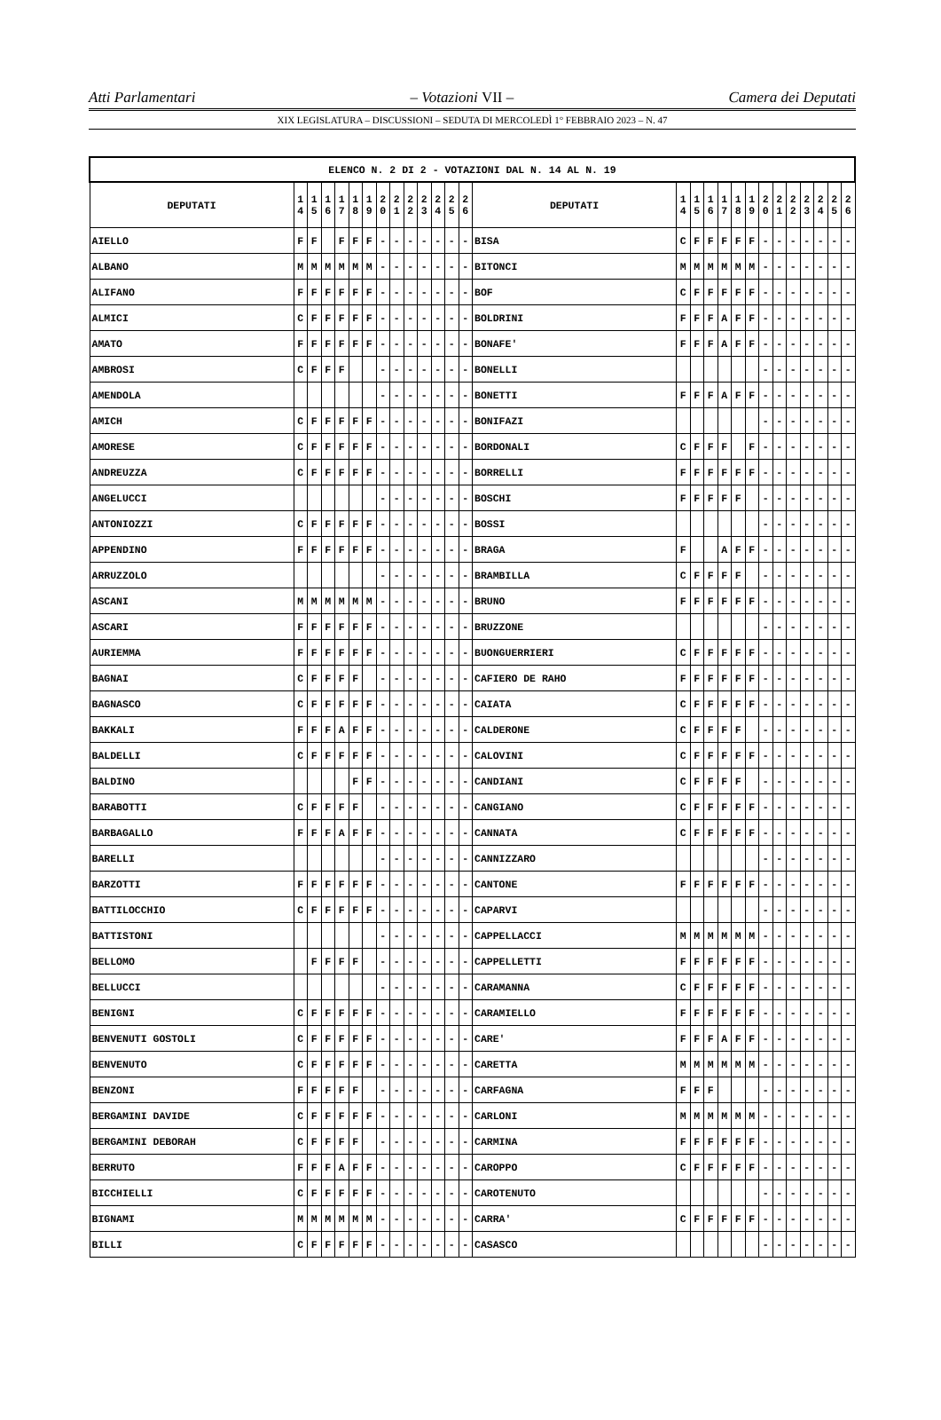Atti Parlamentari – Votazioni VII – Camera dei Deputati
XIX LEGISLATURA – DISCUSSIONI – SEDUTA DI MERCOLEDÌ 1° FEBBRAIO 2023 – N. 47
| ELENCO N. 2 DI 2 - VOTAZIONI DAL N. 14 AL N. 19 | | | | | | | | | | | | | | | | | | | | | | | | | | | |
| --- | --- | --- | --- | --- | --- | --- | --- | --- | --- | --- | --- | --- | --- | --- | --- | --- | --- | --- | --- | --- | --- | --- | --- | --- | --- | --- | --- |
| DEPUTATI | 1 4 | 1 5 | 1 6 | 1 7 | 1 8 | 1 9 | 2 0 | 2 1 | 2 2 | 2 3 | 2 4 | 2 5 | 2 6 | DEPUTATI | 1 4 | 1 5 | 1 6 | 1 7 | 1 8 | 1 9 | 2 0 | 2 1 | 2 2 | 2 3 | 2 4 | 2 5 | 2 6 |
| AIELLO | F | F | | F | F | F | - | - | - | - | - | - | - | BISA | C | F | F | F | F | F | - | - | - | - | - | - | - |
| ALBANO | M | M | M | M | M | M | - | - | - | - | - | - | - | BITONCI | M | M | M | M | M | M | - | - | - | - | - | - | - |
| ALIFANO | F | F | F | F | F | F | - | - | - | - | - | - | - | BOF | C | F | F | F | F | F | - | - | - | - | - | - | - |
| ALMICI | C | F | F | F | F | F | - | - | - | - | - | - | - | BOLDRINI | F | F | F | A | F | F | - | - | - | - | - | - | - |
| AMATO | F | F | F | F | F | F | - | - | - | - | - | - | - | BONAFE' | F | F | F | A | F | F | - | - | - | - | - | - | - |
| AMBROSI | C | F | F | F | | | - | - | - | - | - | - | - | BONELLI | | | | | | | - | - | - | - | - | - | - |
| AMENDOLA | | | | | | | - | - | - | - | - | - | - | BONETTI | F | F | F | A | F | F | - | - | - | - | - | - | - |
| AMICH | C | F | F | F | F | F | - | - | - | - | - | - | - | BONIFAZI | | | | | | | - | - | - | - | - | - | - |
| AMORESE | C | F | F | F | F | F | - | - | - | - | - | - | - | BORDONALI | C | F | F | F | | F | - | - | - | - | - | - | - |
| ANDREUZZA | C | F | F | F | F | F | - | - | - | - | - | - | - | BORRELLI | F | F | F | F | F | F | - | - | - | - | - | - | - |
| ANGELUCCI | | | | | | | - | - | - | - | - | - | - | BOSCHI | F | F | F | F | F | | - | - | - | - | - | - | - |
| ANTONIOZZI | C | F | F | F | F | F | - | - | - | - | - | - | - | BOSSI | | | | | | | - | - | - | - | - | - | - |
| APPENDINO | F | F | F | F | F | F | - | - | - | - | - | - | - | BRAGA | F | | | A | F | F | - | - | - | - | - | - | - |
| ARRUZZOLO | | | | | | | - | - | - | - | - | - | - | BRAMBILLA | C | F | F | F | F | | - | - | - | - | - | - | - |
| ASCANI | M | M | M | M | M | M | - | - | - | - | - | - | - | BRUNO | F | F | F | F | F | F | - | - | - | - | - | - | - |
| ASCARI | F | F | F | F | F | F | - | - | - | - | - | - | - | BRUZZONE | | | | | | | - | - | - | - | - | - | - |
| AURIEMMA | F | F | F | F | F | F | - | - | - | - | - | - | - | BUONGUERRIERI | C | F | F | F | F | F | - | - | - | - | - | - | - |
| BAGNAI | C | F | F | F | F | | - | - | - | - | - | - | - | CAFIERO DE RAHO | F | F | F | F | F | F | - | - | - | - | - | - | - |
| BAGNASCO | C | F | F | F | F | F | - | - | - | - | - | - | - | CAIATA | C | F | F | F | F | F | - | - | - | - | - | - | - |
| BAKKALI | F | F | F | A | F | F | - | - | - | - | - | - | - | CALDERONE | C | F | F | F | F | | - | - | - | - | - | - | - |
| BALDELLI | C | F | F | F | F | F | - | - | - | - | - | - | - | CALOVINI | C | F | F | F | F | F | - | - | - | - | - | - | - |
| BALDINO | | | | | F | F | - | - | - | - | - | - | - | CANDIANI | C | F | F | F | F | | - | - | - | - | - | - | - |
| BARABOTTI | C | F | F | F | F | | - | - | - | - | - | - | - | CANGIANO | C | F | F | F | F | F | - | - | - | - | - | - | - |
| BARBAGALLO | F | F | F | A | F | F | - | - | - | - | - | - | - | CANNATA | C | F | F | F | F | F | - | - | - | - | - | - | - |
| BARELLI | | | | | | | - | - | - | - | - | - | - | CANNIZZARO | | | | | | | - | - | - | - | - | - | - |
| BARZOTTI | F | F | F | F | F | F | - | - | - | - | - | - | - | CANTONE | F | F | F | F | F | F | - | - | - | - | - | - | - |
| BATTILOCCHIO | C | F | F | F | F | F | - | - | - | - | - | - | - | CAPARVI | | | | | | | - | - | - | - | - | - | - |
| BATTISTONI | | | | | | | - | - | - | - | - | - | - | CAPPELLACCI | M | M | M | M | M | M | - | - | - | - | - | - | - |
| BELLOMO | | F | F | F | F | | - | - | - | - | - | - | - | CAPPELLETTI | F | F | F | F | F | F | - | - | - | - | - | - | - |
| BELLUCCI | | | | | | | - | - | - | - | - | - | - | CARAMANNA | C | F | F | F | F | F | - | - | - | - | - | - | - |
| BENIGNI | C | F | F | F | F | F | - | - | - | - | - | - | - | CARAMIELLO | F | F | F | F | F | F | - | - | - | - | - | - | - |
| BENVENUTI GOSTOLI | C | F | F | F | F | F | - | - | - | - | - | - | - | CARE' | F | F | F | A | F | F | - | - | - | - | - | - | - |
| BENVENUTO | C | F | F | F | F | F | - | - | - | - | - | - | - | CARETTA | M | M | M | M | M | M | - | - | - | - | - | - | - |
| BENZONI | F | F | F | F | F | | - | - | - | - | - | - | - | CARFAGNA | F | F | F | | | | - | - | - | - | - | - | - |
| BERGAMINI DAVIDE | C | F | F | F | F | F | - | - | - | - | - | - | - | CARLONI | M | M | M | M | M | M | - | - | - | - | - | - | - |
| BERGAMINI DEBORAH | C | F | F | F | F | | - | - | - | - | - | - | - | CARMINA | F | F | F | F | F | F | - | - | - | - | - | - | - |
| BERRUTO | F | F | F | A | F | F | - | - | - | - | - | - | - | CAROPPO | C | F | F | F | F | F | - | - | - | - | - | - | - |
| BICCHIELLI | C | F | F | F | F | F | - | - | - | - | - | - | - | CAROTENUTO | | | | | | | - | - | - | - | - | - | - |
| BIGNAMI | M | M | M | M | M | M | - | - | - | - | - | - | - | CARRA' | C | F | F | F | F | F | - | - | - | - | - | - | - |
| BILLI | C | F | F | F | F | F | - | - | - | - | - | - | - | CASASCO | | | | | | | - | - | - | - | - | - | - |